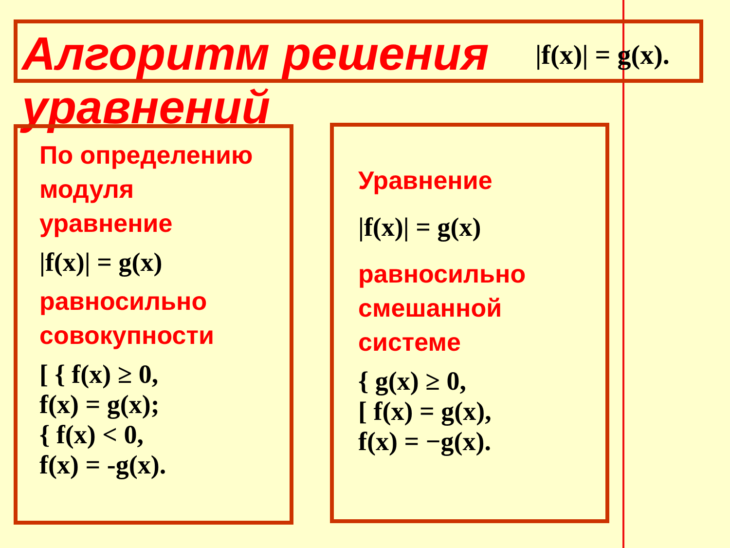Алгоритм решения уравнений
|f(x)| = g(x).
По определению модуля уравнение
|f(x)| = g(x)
равносильно совокупности
[ { f(x) ≥ 0,
f(x) = g(x);
{ f(x) < 0,
f(x) = -g(x).
Уравнение
|f(x)| = g(x)
равносильно смешанной системе
{ g(x) ≥ 0,
[ f(x) = g(x),
f(x) = −g(x).